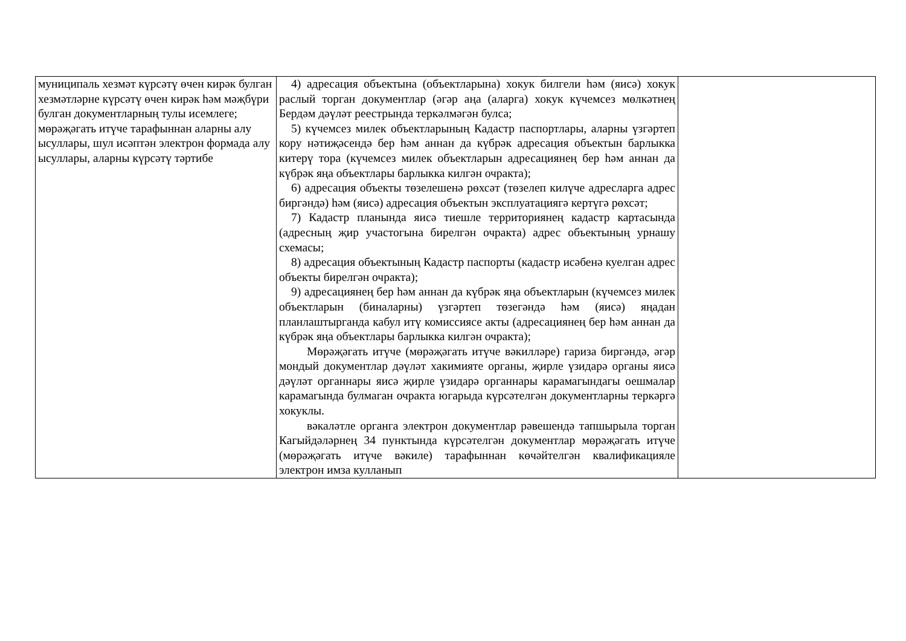| муниципаль хезмәт күрсәтү өчен кирәк булган хезмәтләрне күрсәтү өчен кирәк һәм мәҗбүри булган документларның тулы исемлеге; мөрәҗәгать итүче тарафыннан аларны алу ысуллары, шул исәптән электрон формада алу ысуллары, аларны күрсәтү тәртибе | 4) адресация объектына (объектларына) хокук билгели һәм (яисә) хокук раслый торган документлар (әгәр аңа (аларга) хокук күчемсез мөлкәтнең Бердәм дәүләт реестрында теркәлмәгән булса; 5) күчемсез милек объектларының Кадастр паспортлары, аларны үзгәртеп кору нәтиҗәсендә бер һәм аннан да күбрәк адресация объектын барлыкка китерү тора (күчемсез милек объектларын адресациянең бер һәм аннан да күбрәк яңа объектлары барлыкка килгән очракта); 6) адресация объекты төзелешенә рөхсәт (төзелеп килүче адресларга адрес биргәндә) һәм (яисә) адресация объектын эксплуатациягә кертүгә рөхсәт; 7) Кадастр планында яисә тиешле территориянең кадастр картасында (адресның җир участогына бирелгән очракта) адрес объектының урнашу схемасы; 8) адресация объектының Кадастр паспорты (кадастр исәбенә куелган адрес объекты бирелгән очракта); 9) адресациянең бер һәм аннан да күбрәк яңа объектларын (күчемсез милек объектларын (биналарны) үзгәртеп төзегәндә һәм (яисә) яңадан планлаштырганда кабул итү комиссиясе акты (адресациянең бер һәм аннан да күбрәк яңа объектлары барлыкка килгән очракта); Мөрәҗәгать итүче (мөрәҗәгать итүче вәкилләре) гариза биргәндә, әгәр мондый документлар дәүләт хакимияте органы, җирле үзидарә органы яисә дәүләт органнары яисә җирле үзидарә органнары карамагындагы оешмалар карамагында булмаган очракта югарыда күрсәтелгән документларны теркәргә хокуклы. вәкаләтле органга электрон документлар рәвешендә тапшырыла торган Кагыйдәләрнең 34 пунктында күрсәтелгән документлар мөрәҗәгать итүче (мөрәҗәгать итүче вәкиле) тарафыннан көчәйтелгән квалификацияле электрон имза кулланып | |